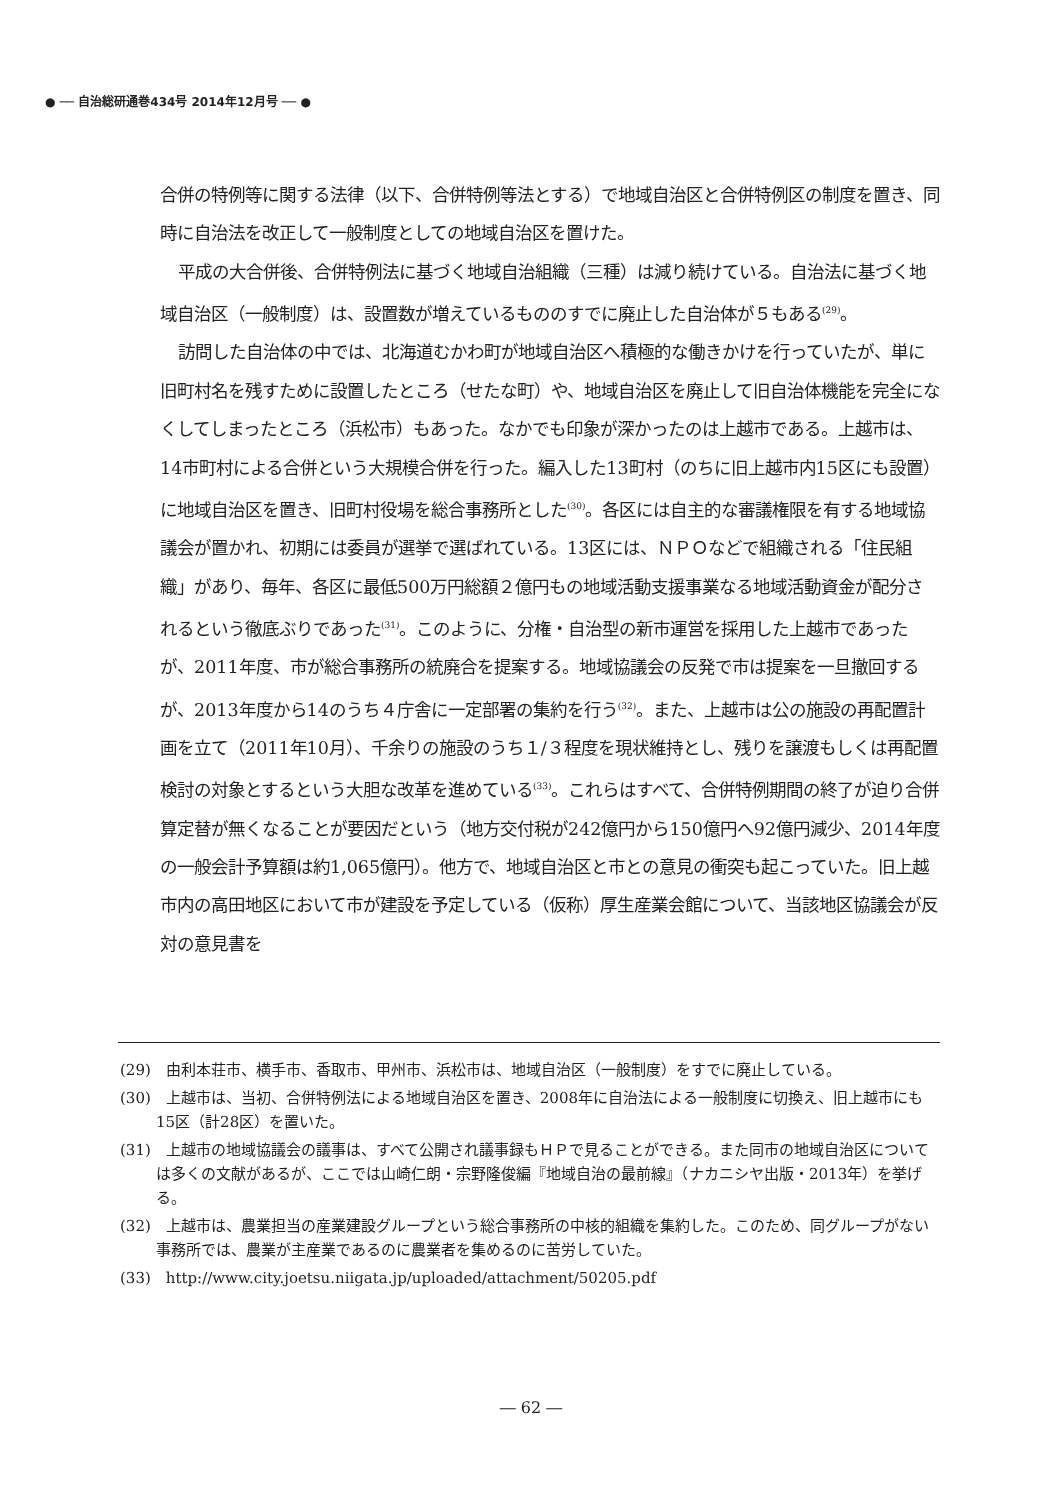● ── 自治総研通巻434号 2014年12月号 ── ●
合併の特例等に関する法律（以下、合併特例等法とする）で地域自治区と合併特例区の制度を置き、同時に自治法を改正して一般制度としての地域自治区を置けた。
平成の大合併後、合併特例法に基づく地域自治組織（三種）は減り続けている。自治法に基づく地域自治区（一般制度）は、設置数が増えているもののすでに廃止した自治体が５もある<sup>(29)</sup>。
訪問した自治体の中では、北海道むかわ町が地域自治区へ積極的な働きかけを行っていたが、単に旧町村名を残すために設置したところ（せたな町）や、地域自治区を廃止して旧自治体機能を完全になくしてしまったところ（浜松市）もあった。なかでも印象が深かったのは上越市である。上越市は、14市町村による合併という大規模合併を行った。編入した13町村（のちに旧上越市内15区にも設置）に地域自治区を置き、旧町村役場を総合事務所とした<sup>(30)</sup>。各区には自主的な審議権限を有する地域協議会が置かれ、初期には委員が選挙で選ばれている。13区には、ＮＰＯなどで組織される「住民組織」があり、毎年、各区に最低500万円総額２億円もの地域活動支援事業なる地域活動資金が配分されるという徹底ぶりであった<sup>(31)</sup>。このように、分権・自治型の新市運営を採用した上越市であったが、2011年度、市が総合事務所の統廃合を提案する。地域協議会の反発で市は提案を一旦撤回するが、2013年度から14のうち４庁舎に一定部署の集約を行う<sup>(32)</sup>。また、上越市は公の施設の再配置計画を立て（2011年10月）、千余りの施設のうち１/３程度を現状維持とし、残りを譲渡もしくは再配置検討の対象とするという大胆な改革を進めている<sup>(33)</sup>。これらはすべて、合併特例期間の終了が迫り合併算定替が無くなることが要因だという（地方交付税が242億円から150億円へ92億円減少、2014年度の一般会計予算額は約1,065億円）。他方で、地域自治区と市との意見の衝突も起こっていた。旧上越市内の高田地区において市が建設を予定している（仮称）厚生産業会館について、当該地区協議会が反対の意見書を
(29)　由利本荘市、横手市、香取市、甲州市、浜松市は、地域自治区（一般制度）をすでに廃止している。
(30)　上越市は、当初、合併特例法による地域自治区を置き、2008年に自治法による一般制度に切換え、旧上越市にも15区（計28区）を置いた。
(31)　上越市の地域協議会の議事は、すべて公開され議事録もＨＰで見ることができる。また同市の地域自治区については多くの文献があるが、ここでは山崎仁朗・宗野隆俊編『地域自治の最前線』（ナカニシヤ出版・2013年）を挙げる。
(32)　上越市は、農業担当の産業建設グループという総合事務所の中核的組織を集約した。このため、同グループがない事務所では、農業が主産業であるのに農業者を集めるのに苦労していた。
(33)　http://www.city.joetsu.niigata.jp/uploaded/attachment/50205.pdf
― 62 ―